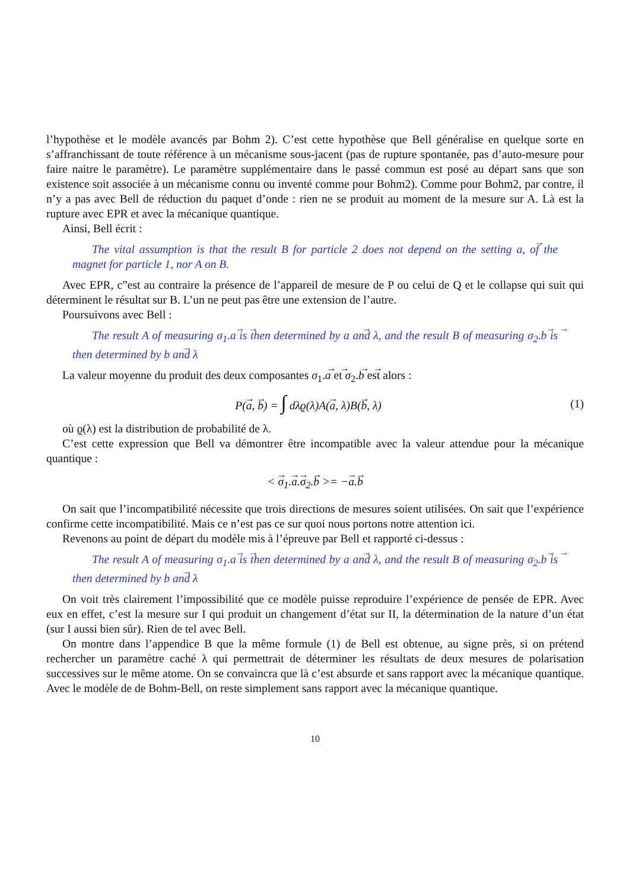l’hypothèse et le modèle avancés par Bohm 2). C’est cette hypothèse que Bell généralise en quelque sorte en s’affranchissant de toute référence à un mécanisme sous-jacent (pas de rupture spontanée, pas d’auto-mesure pour faire naitre le paramètre). Le paramètre supplémentaire dans le passé commun est posé au départ sans que son existence soit associée à un mécanisme connu ou inventé comme pour Bohm2). Comme pour Bohm2, par contre, il n’y a pas avec Bell de réduction du paquet d’onde : rien ne se produit au moment de la mesure sur A. Là est la rupture avec EPR et avec la mécanique quantique.
Ainsi, Bell écrit :
The vital assumption is that the result B for particle 2 does not depend on the setting a, of the magnet for particle 1, nor A on B.
Avec EPR, c”est au contraire la présence de l’appareil de mesure de P ou celui de Q et le collapse qui suit qui déterminent le résultat sur B. L’un ne peut pas être une extension de l’autre.
Poursuivons avec Bell :
The result A of measuring σ<sub>1</sub>.a is then determined by a and λ, and the result B of measuring σ<sub>2</sub>.b is then determined by b and λ
La valeur moyenne du produit des deux composantes σ<sub>1</sub>.a et σ<sub>2</sub>.b est alors :
P(a, b) = ∫ dλϱ(λ)A(a, λ)B(b, λ) (1)
où ϱ(λ) est la distribution de probabilité de λ.
C’est cette expression que Bell va démontrer être incompatible avec la valeur attendue pour la mécanique quantique :
< σ<sub>1</sub>.a.σ<sub>2</sub>.b >= −a.b
On sait que l’incompatibilité nécessite que trois directions de mesures soient utilisées. On sait que l’expérience confirme cette incompatibilité. Mais ce n’est pas ce sur quoi nous portons notre attention ici.
Revenons au point de départ du modèle mis à l’épreuve par Bell et rapporté ci-dessus :
The result A of measuring σ<sub>1</sub>.a is then determined by a and λ, and the result B of measuring σ<sub>2</sub>.b is then determined by b and λ
On voit très clairement l’impossibilité que ce modèle puisse reproduire l’expérience de pensée de EPR. Avec eux en effet, c’est la mesure sur I qui produit un changement d’état sur II, la détermination de la nature d’un état (sur I aussi bien sûr). Rien de tel avec Bell.
On montre dans l’appendice B que la même formule (1) de Bell est obtenue, au signe près, si on prétend rechercher un paramètre caché λ qui permettrait de déterminer les résultats de deux mesures de polarisation successives sur le même atome. On se convaincra que là c’est absurde et sans rapport avec la mécanique quantique. Avec le modèle de de Bohm-Bell, on reste simplement sans rapport avec la mécanique quantique.
10